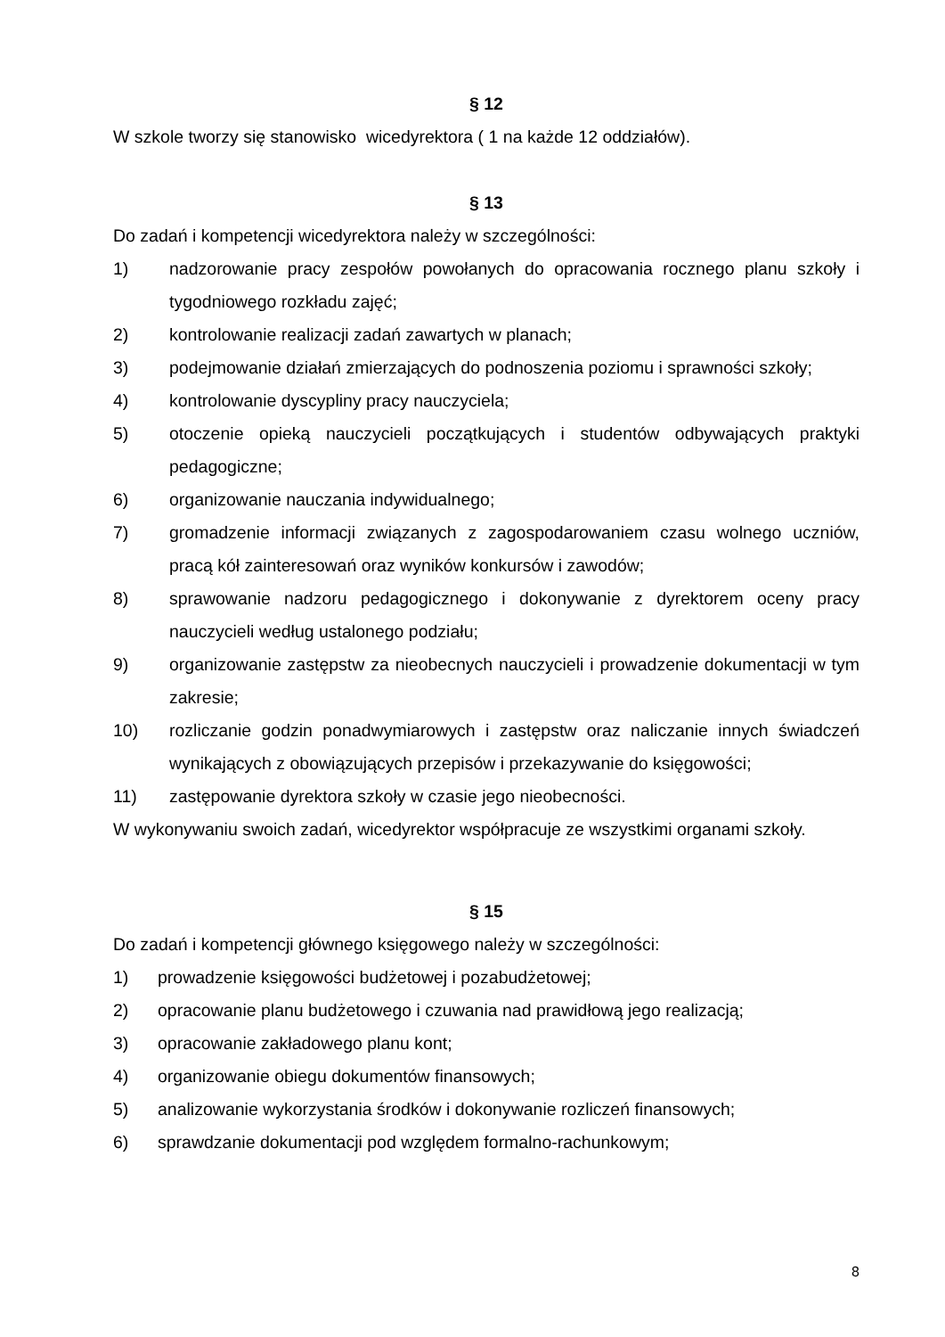§ 12
W szkole tworzy się stanowisko wicedyrektora ( 1 na każde 12 oddziałów).
§ 13
Do zadań i kompetencji wicedyrektora należy w szczególności:
1) nadzorowanie pracy zespołów powołanych do opracowania rocznego planu szkoły i tygodniowego rozkładu zajęć;
2) kontrolowanie realizacji zadań zawartych w planach;
3) podejmowanie działań zmierzających do podnoszenia poziomu i sprawności szkoły;
4) kontrolowanie dyscypliny pracy nauczyciela;
5) otoczenie opieką nauczycieli początkujących i studentów odbywających praktyki pedagogiczne;
6) organizowanie nauczania indywidualnego;
7) gromadzenie informacji związanych z zagospodarowaniem czasu wolnego uczniów, pracą kół zainteresowań oraz wyników konkursów i zawodów;
8) sprawowanie nadzoru pedagogicznego i dokonywanie z dyrektorem oceny pracy nauczycieli według ustalonego podziału;
9) organizowanie zastępstw za nieobecnych nauczycieli i prowadzenie dokumentacji w tym zakresie;
10) rozliczanie godzin ponadwymiarowych i zastępstw oraz naliczanie innych świadczeń wynikających z obowiązujących przepisów i przekazywanie do księgowości;
11) zastępowanie dyrektora szkoły w czasie jego nieobecności.
W wykonywaniu swoich zadań, wicedyrektor współpracuje ze wszystkimi organami szkoły.
§ 15
Do zadań i kompetencji głównego księgowego należy w szczególności:
1) prowadzenie księgowości budżetowej i pozabudżetowej;
2) opracowanie planu budżetowego i czuwania nad prawidłową jego realizacją;
3) opracowanie zakładowego planu kont;
4) organizowanie obiegu dokumentów finansowych;
5) analizowanie wykorzystania środków i dokonywanie rozliczeń finansowych;
6) sprawdzanie dokumentacji pod względem formalno-rachunkowym;
8